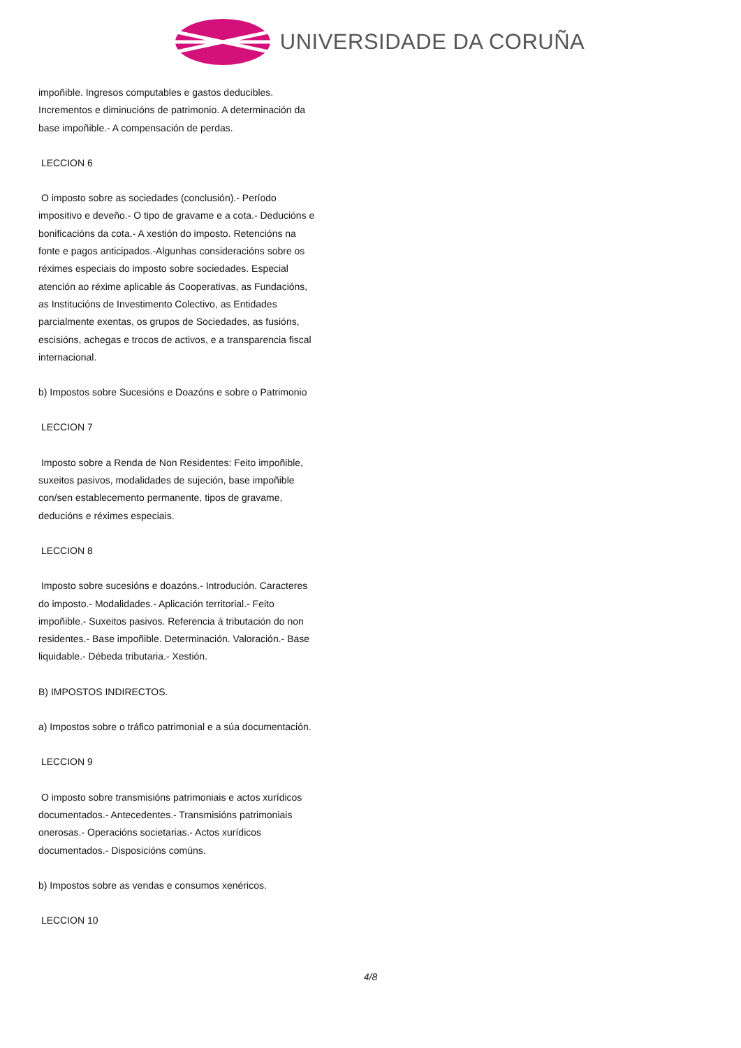UNIVERSIDADE DA CORUÑA
impoñible. Ingresos computables e gastos deducibles. Incrementos e diminucións de patrimonio. A determinación da base impoñible.- A compensación de perdas.
LECCION 6
O imposto sobre as sociedades (conclusión).- Período impositivo e deveño.- O tipo de gravame e a cota.- Deducións e bonificacións da cota.- A xestión do imposto. Retencións na fonte e pagos anticipados.-Algunhas consideracións sobre os réximes especiais do imposto sobre sociedades. Especial atención ao réxime aplicable ás Cooperativas, as Fundacións, as Institucións de Investimento Colectivo, as Entidades parcialmente exentas, os grupos de Sociedades, as fusións, escisións, achegas e trocos de activos, e a transparencia fiscal internacional.
b) Impostos sobre Sucesións e Doazóns e sobre o Patrimonio
LECCION 7
Imposto sobre a Renda de Non Residentes: Feito impoñible, suxeitos pasivos, modalidades de sujeción, base impoñible con/sen establecemento permanente, tipos de gravame, deducións e réximes especiais.
LECCION 8
Imposto sobre sucesións e doazóns.- Introdución. Caracteres do imposto.- Modalidades.- Aplicación territorial.- Feito impoñible.- Suxeitos pasivos. Referencia á tributación do non residentes.- Base impoñible. Determinación. Valoración.- Base liquidable.- Débeda tributaria.- Xestión.
B) IMPOSTOS INDIRECTOS.
a) Impostos sobre o tráfico patrimonial e a súa documentación.
LECCION 9
O imposto sobre transmisións patrimoniais e actos xurídicos documentados.- Antecedentes.- Transmisións patrimoniais onerosas.- Operacións societarias.- Actos xurídicos documentados.- Disposicións comúns.
b) Impostos sobre as vendas e consumos xenéricos.
LECCION 10
4/8